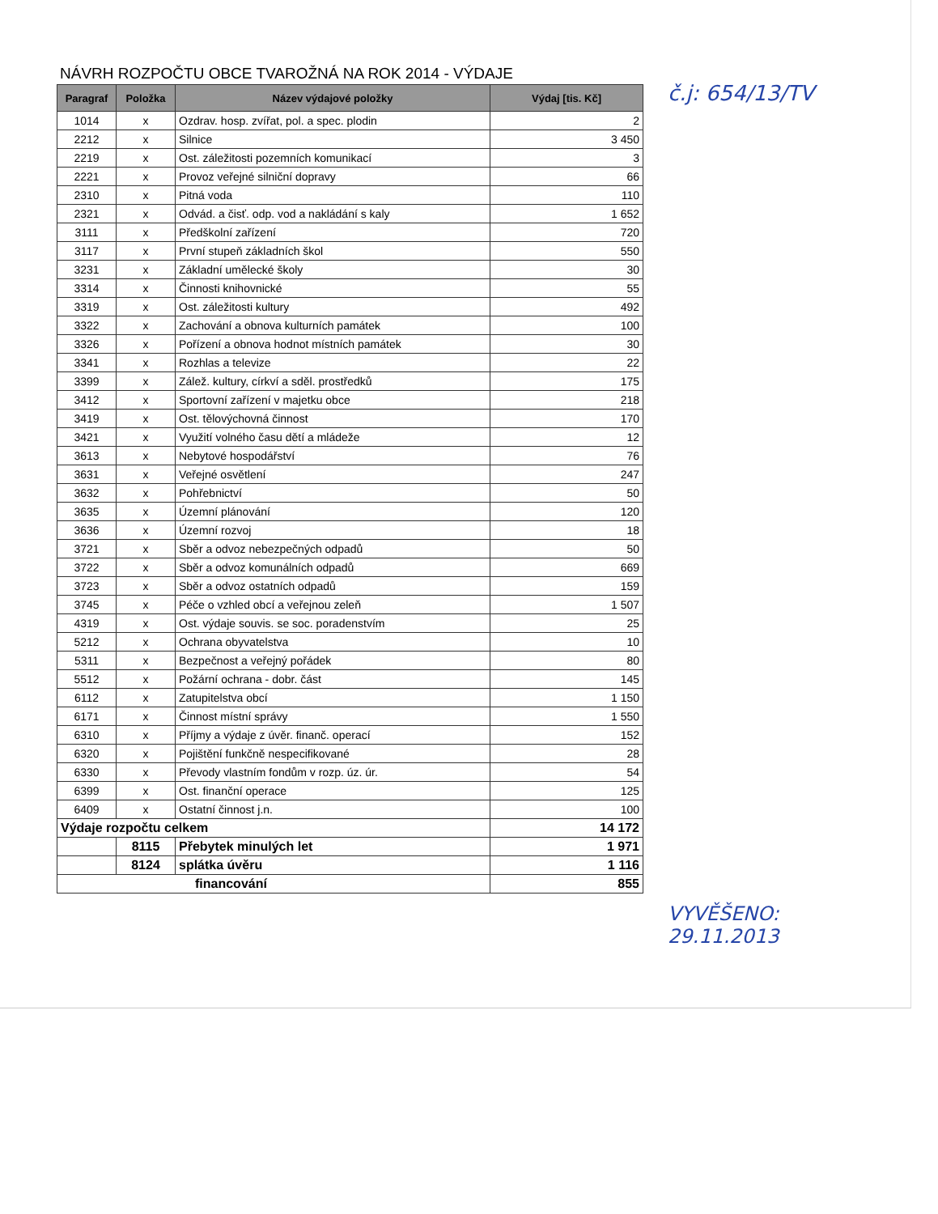NÁVRH ROZPOČTU OBCE TVAROŽNÁ NA ROK 2014 - VÝDAJE
| Paragraf | Položka | Název výdajové položky | Výdaj [tis. Kč] |
| --- | --- | --- | --- |
| 1014 | x | Ozdrav. hosp. zvířat, pol. a spec. plodin | 2 |
| 2212 | x | Silnice | 3 450 |
| 2219 | x | Ost. záležitosti pozemních komunikací | 3 |
| 2221 | x | Provoz veřejné silniční dopravy | 66 |
| 2310 | x | Pitná voda | 110 |
| 2321 | x | Odvád. a čisť. odp. vod a nakládání s kaly | 1 652 |
| 3111 | x | Předškolní zařízení | 720 |
| 3117 | x | První stupeň základních škol | 550 |
| 3231 | x | Základní umělecké školy | 30 |
| 3314 | x | Činnosti knihovnické | 55 |
| 3319 | x | Ost. záležitosti kultury | 492 |
| 3322 | x | Zachování a obnova kulturních památek | 100 |
| 3326 | x | Pořízení a obnova hodnot místních památek | 30 |
| 3341 | x | Rozhlas a televize | 22 |
| 3399 | x | Zálež. kultury, církví a sděl. prostředků | 175 |
| 3412 | x | Sportovní zařízení v majetku obce | 218 |
| 3419 | x | Ost. tělovýchovná činnost | 170 |
| 3421 | x | Využití volného času dětí a mládeže | 12 |
| 3613 | x | Nebytové hospodářství | 76 |
| 3631 | x | Veřejné osvětlení | 247 |
| 3632 | x | Pohřebnictví | 50 |
| 3635 | x | Územní plánování | 120 |
| 3636 | x | Územní rozvoj | 18 |
| 3721 | x | Sběr a odvoz nebezpečných odpadů | 50 |
| 3722 | x | Sběr a odvoz komunálních odpadů | 669 |
| 3723 | x | Sběr a odvoz ostatních odpadů | 159 |
| 3745 | x | Péče o vzhled obcí a veřejnou zeleň | 1 507 |
| 4319 | x | Ost. výdaje souvis. se soc. poradenstvím | 25 |
| 5212 | x | Ochrana obyvatelstva | 10 |
| 5311 | x | Bezpečnost a veřejný pořádek | 80 |
| 5512 | x | Požární ochrana - dobr. část | 145 |
| 6112 | x | Zatupitelstva obcí | 1 150 |
| 6171 | x | Činnost místní správy | 1 550 |
| 6310 | x | Příjmy a výdaje z úvěr. finanč. operací | 152 |
| 6320 | x | Pojištění funkčně nespecifikované | 28 |
| 6330 | x | Převody vlastním fondům v rozp. úz. úr. | 54 |
| 6399 | x | Ost. finanční operace | 125 |
| 6409 | x | Ostatní činnost j.n. | 100 |
| Výdaje rozpočtu celkem | | | 14 172 |
| | 8115 | Přebytek minulých let | 1 971 |
| | 8124 | splátka úvěru | 1 116 |
| financování | | | 855 |
č.j: 654/13/TV
VYVĚŠENO:
29.11.2013